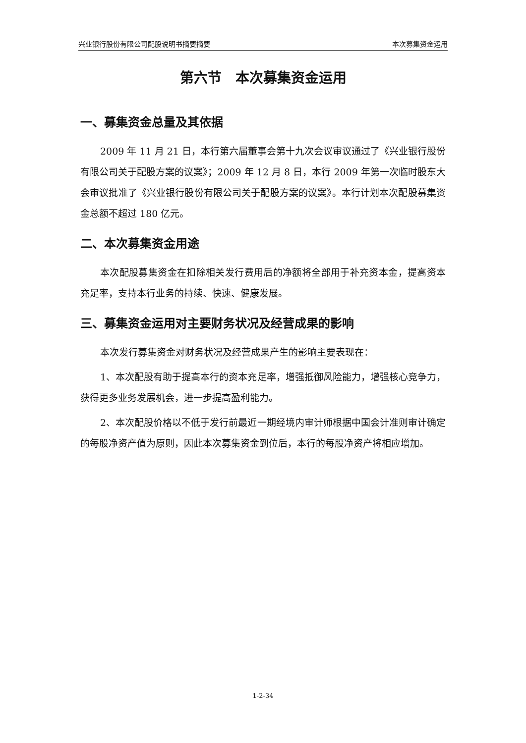兴业银行股份有限公司配股说明书摘要摘要 本次募集资金运用
第六节　本次募集资金运用
一、募集资金总量及其依据
2009 年 11 月 21 日，本行第六届董事会第十九次会议审议通过了《兴业银行股份有限公司关于配股方案的议案》；2009 年 12 月 8 日，本行 2009 年第一次临时股东大会审议批准了《兴业银行股份有限公司关于配股方案的议案》。本行计划本次配股募集资金总额不超过 180 亿元。
二、本次募集资金用途
本次配股募集资金在扣除相关发行费用后的净额将全部用于补充资本金，提高资本充足率，支持本行业务的持续、快速、健康发展。
三、募集资金运用对主要财务状况及经营成果的影响
本次发行募集资金对财务状况及经营成果产生的影响主要表现在：
1、本次配股有助于提高本行的资本充足率，增强抵御风险能力，增强核心竞争力，获得更多业务发展机会，进一步提高盈利能力。
2、本次配股价格以不低于发行前最近一期经境内审计师根据中国会计准则审计确定的每股净资产值为原则，因此本次募集资金到位后，本行的每股净资产将相应增加。
1-2-34